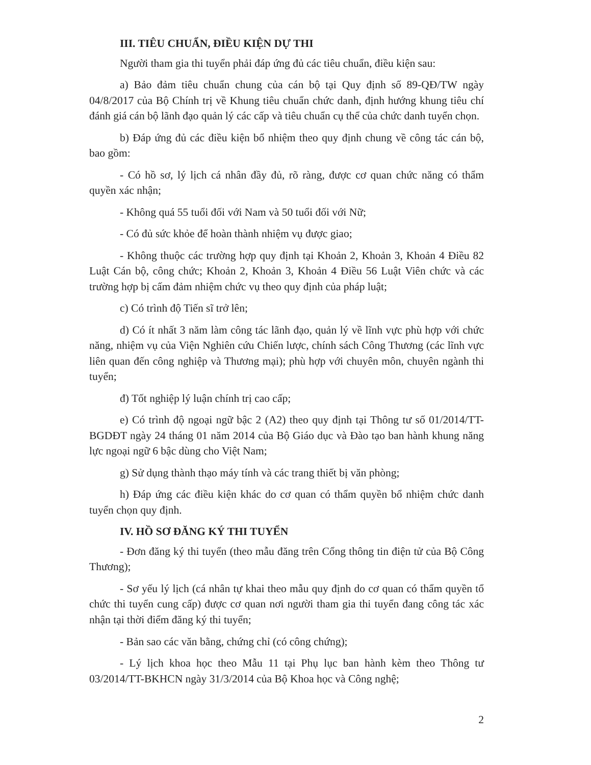III. TIÊU CHUẨN, ĐIỀU KIỆN DỰ THI
Người tham gia thi tuyển phải đáp ứng đủ các tiêu chuẩn, điều kiện sau:
a) Bảo đảm tiêu chuẩn chung của cán bộ tại Quy định số 89-QĐ/TW ngày 04/8/2017 của Bộ Chính trị về Khung tiêu chuẩn chức danh, định hướng khung tiêu chí đánh giá cán bộ lãnh đạo quản lý các cấp và tiêu chuẩn cụ thể của chức danh tuyển chọn.
b) Đáp ứng đủ các điều kiện bổ nhiệm theo quy định chung về công tác cán bộ, bao gồm:
- Có hồ sơ, lý lịch cá nhân đầy đủ, rõ ràng, được cơ quan chức năng có thẩm quyền xác nhận;
- Không quá 55 tuổi đối với Nam và 50 tuổi đối với Nữ;
- Có đủ sức khỏe để hoàn thành nhiệm vụ được giao;
- Không thuộc các trường hợp quy định tại Khoản 2, Khoản 3, Khoản 4 Điều 82 Luật Cán bộ, công chức; Khoản 2, Khoản 3, Khoản 4 Điều 56 Luật Viên chức và các trường hợp bị cấm đảm nhiệm chức vụ theo quy định của pháp luật;
c) Có trình độ Tiến sĩ trở lên;
d) Có ít nhất 3 năm làm công tác lãnh đạo, quản lý về lĩnh vực phù hợp với chức năng, nhiệm vụ của Viện Nghiên cứu Chiến lược, chính sách Công Thương (các lĩnh vực liên quan đến công nghiệp và Thương mại); phù hợp với chuyên môn, chuyên ngành thi tuyển;
đ) Tốt nghiệp lý luận chính trị cao cấp;
e) Có trình độ ngoại ngữ bậc 2 (A2) theo quy định tại Thông tư số 01/2014/TT-BGDĐT ngày 24 tháng 01 năm 2014 của Bộ Giáo dục và Đào tạo ban hành khung năng lực ngoại ngữ 6 bậc dùng cho Việt Nam;
g) Sử dụng thành thạo máy tính và các trang thiết bị văn phòng;
h) Đáp ứng các điều kiện khác do cơ quan có thẩm quyền bổ nhiệm chức danh tuyển chọn quy định.
IV. HỒ SƠ ĐĂNG KÝ THI TUYỂN
- Đơn đăng ký thi tuyển (theo mẫu đăng trên Cổng thông tin điện tử của Bộ Công Thương);
- Sơ yếu lý lịch (cá nhân tự khai theo mẫu quy định do cơ quan có thẩm quyền tổ chức thi tuyển cung cấp) được cơ quan nơi người tham gia thi tuyển đang công tác xác nhận tại thời điểm đăng ký thi tuyển;
- Bản sao các văn bằng, chứng chỉ (có công chứng);
- Lý lịch khoa học theo Mẫu 11 tại Phụ lục ban hành kèm theo Thông tư 03/2014/TT-BKHCN ngày 31/3/2014 của Bộ Khoa học và Công nghệ;
2